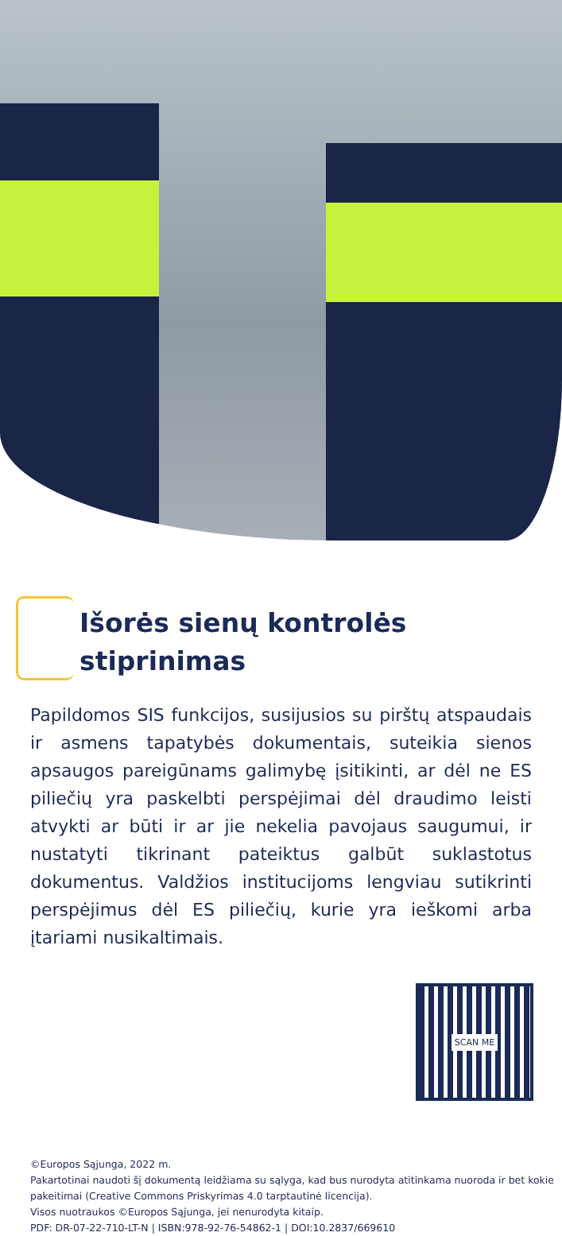Išorės sienų kontrolės stiprinimas
Papildomos SIS funkcijos, susijusios su pirštų atspaudais ir asmens tapatybės dokumentais, suteikia sienos apsaugos pareigūnams galimybę įsitikinti, ar dėl ne ES piliečių yra paskelbti perspėjimai dėl draudimo leisti atvykti ar būti ir ar jie nekelia pavojaus saugumui, ir nustatyti tikrinant pateiktus galbūt suklastotus dokumentus. Valdžios institucijoms lengviau sutikrinti perspėjimus dėl ES piliečių, kurie yra ieškomi arba įtariami nusikaltimais.
SCAN ME
©Europos Sąjunga, 2022 m.
Pakartotinai naudoti šį dokumentą leidžiama su sąlyga, kad bus nurodyta atitinkama nuoroda ir bet kokie pakeitimai (Creative Commons Priskyrimas 4.0 tarptautinė licencija).
Visos nuotraukos ©Europos Sąjunga, jei nenurodyta kitaip.
PDF: DR-07-22-710-LT-N | ISBN:978-92-76-54862-1 | DOI:10.2837/669610